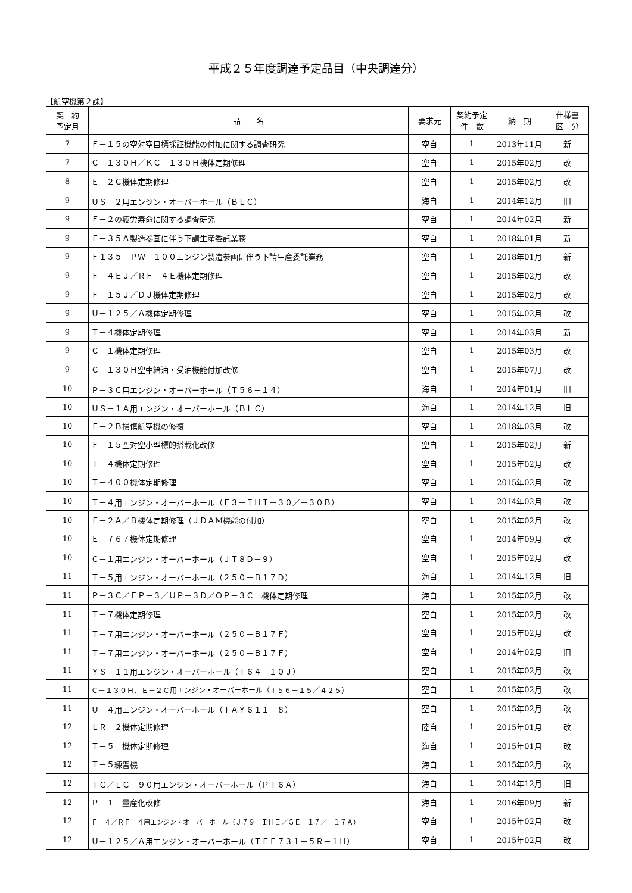平成２５年度調達予定品目（中央調達分）
【航空機第２課】
| 契 約 予定月 | 品 名 | 要求元 | 契約予定 件 数 | 納 期 | 仕様書 区 分 |
| --- | --- | --- | --- | --- | --- |
| 7 | Ｆ－１５の空対空目標採証機能の付加に関する調査研究 | 空自 | 1 | 2013年11月 | 新 |
| 7 | Ｃ－１３０Ｈ／ＫＣ－１３０Ｈ機体定期修理 | 空自 | 1 | 2015年02月 | 改 |
| 8 | Ｅ－２Ｃ機体定期修理 | 空自 | 1 | 2015年02月 | 改 |
| 9 | ＵＳ－２用エンジン・オーバーホール（ＢＬＣ） | 海自 | 1 | 2014年12月 | 旧 |
| 9 | Ｆ－２の疲労寿命に関する調査研究 | 空自 | 1 | 2014年02月 | 新 |
| 9 | Ｆ－３５Ａ製造参画に伴う下請生産委託業務 | 空自 | 1 | 2018年01月 | 新 |
| 9 | Ｆ１３５－ＰＷ－１００エンジン製造参画に伴う下請生産委託業務 | 空自 | 1 | 2018年01月 | 新 |
| 9 | Ｆ－４ＥＪ／ＲＦ－４Ｅ機体定期修理 | 空自 | 1 | 2015年02月 | 改 |
| 9 | Ｆ－１５Ｊ／ＤＪ機体定期修理 | 空自 | 1 | 2015年02月 | 改 |
| 9 | Ｕ－１２５／Ａ機体定期修理 | 空自 | 1 | 2015年02月 | 改 |
| 9 | Ｔ－４機体定期修理 | 空自 | 1 | 2014年03月 | 新 |
| 9 | Ｃ－１機体定期修理 | 空自 | 1 | 2015年03月 | 改 |
| 9 | Ｃ－１３０Ｈ空中給油・受油機能付加改修 | 空自 | 1 | 2015年07月 | 改 |
| 10 | Ｐ－３Ｃ用エンジン・オーバーホール（Ｔ５６－１４） | 海自 | 1 | 2014年01月 | 旧 |
| 10 | ＵＳ－１Ａ用エンジン・オーバーホール（ＢＬＣ） | 海自 | 1 | 2014年12月 | 旧 |
| 10 | Ｆ－２Ｂ損傷航空機の修復 | 空自 | 1 | 2018年03月 | 改 |
| 10 | Ｆ－１５空対空小型標的搭載化改修 | 空自 | 1 | 2015年02月 | 新 |
| 10 | Ｔ－４機体定期修理 | 空自 | 1 | 2015年02月 | 改 |
| 10 | Ｔ－４００機体定期修理 | 空自 | 1 | 2015年02月 | 改 |
| 10 | Ｔ－４用エンジン・オーバーホール（Ｆ３－ＩＨＩ－３０／－３０Ｂ） | 空自 | 1 | 2014年02月 | 改 |
| 10 | Ｆ－２Ａ／Ｂ機体定期修理（ＪＤＡM機能の付加） | 空自 | 1 | 2015年02月 | 改 |
| 10 | Ｅ－７６７機体定期修理 | 空自 | 1 | 2014年09月 | 改 |
| 10 | Ｃ－１用エンジン・オーバーホール（ＪＴ８Ｄ－９） | 空自 | 1 | 2015年02月 | 改 |
| 11 | Ｔ－５用エンジン・オーバーホール（２５０－Ｂ１７Ｄ） | 海自 | 1 | 2014年12月 | 旧 |
| 11 | Ｐ－３Ｃ／ＥＰ－３／ＵＰ－３Ｄ／ＯＰ－３Ｃ 機体定期修理 | 海自 | 1 | 2015年02月 | 改 |
| 11 | Ｔ－７機体定期修理 | 空自 | 1 | 2015年02月 | 改 |
| 11 | Ｔ－７用エンジン・オーバーホール（２５０－Ｂ１７Ｆ） | 空自 | 1 | 2015年02月 | 改 |
| 11 | Ｔ－７用エンジン・オーバーホール（２５０－Ｂ１７Ｆ） | 空自 | 1 | 2014年02月 | 旧 |
| 11 | ＹＳ－１１用エンジン・オーバーホール（Ｔ６４－１０Ｊ） | 空自 | 1 | 2015年02月 | 改 |
| 11 | Ｃ－１３０Ｈ、Ｅ－２Ｃ用エンジン・オーバーホール（Ｔ５６－１５／４２５） | 空自 | 1 | 2015年02月 | 改 |
| 11 | Ｕ－４用エンジン・オーバーホール（ＴＡＹ６１１－８） | 空自 | 1 | 2015年02月 | 改 |
| 12 | ＬＲ－２機体定期修理 | 陸自 | 1 | 2015年01月 | 改 |
| 12 | Ｔ－５ 機体定期修理 | 海自 | 1 | 2015年01月 | 改 |
| 12 | Ｔ－５練習機 | 海自 | 1 | 2015年02月 | 改 |
| 12 | ＴＣ／ＬＣ－９０用エンジン・オーバーホール（ＰＴ６Ａ） | 海自 | 1 | 2014年12月 | 旧 |
| 12 | Ｐ－１ 量産化改修 | 海自 | 1 | 2016年09月 | 新 |
| 12 | Ｆ－４／ＲＦ－４用エンジン・オーバーホール（Ｊ７９－ＩＨＩ／ＧＥ－１７／－１７Ａ） | 空自 | 1 | 2015年02月 | 改 |
| 12 | Ｕ－１２５／Ａ用エンジン・オーバーホール（ＴＦＥ７３１－５Ｒ－１Ｈ） | 空自 | 1 | 2015年02月 | 改 |